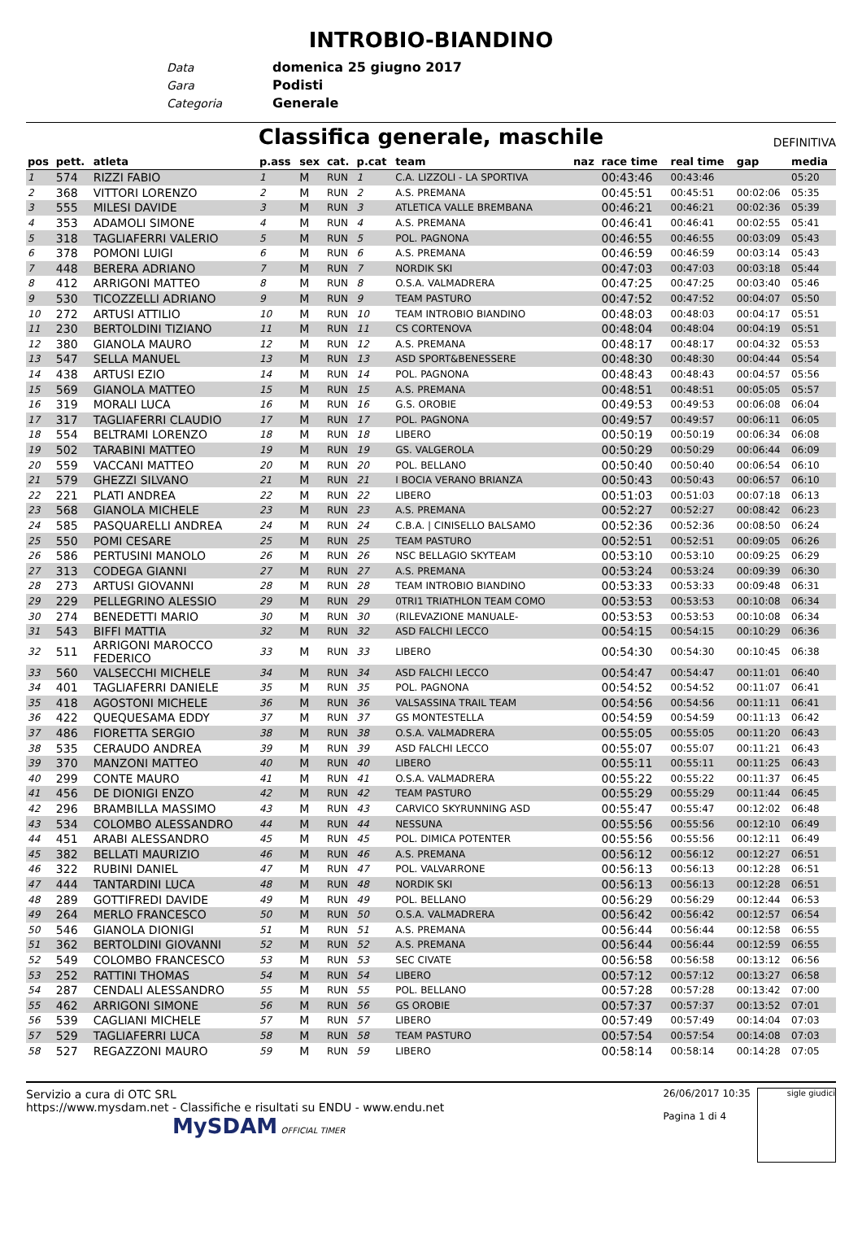INTROBIO-BIANDINO
Data domenica 25 giugno 2017
Gara Podisti
Categoria Generale
Classifica generale, maschile
DEFINITIVA
| pos | pett. | atleta | p.ass | sex | cat. | p.cat | team | naz | race time | real time | gap | media |
| --- | --- | --- | --- | --- | --- | --- | --- | --- | --- | --- | --- | --- |
| 1 | 574 | RIZZI FABIO | 1 | M | RUN | 1 | C.A. LIZZOLI - LA SPORTIVA | | 00:43:46 | 00:43:46 | | 05:20 |
| 2 | 368 | VITTORI LORENZO | 2 | M | RUN | 2 | A.S. PREMANA | | 00:45:51 | 00:45:51 | 00:02:06 | 05:35 |
| 3 | 555 | MILESI DAVIDE | 3 | M | RUN | 3 | ATLETICA VALLE BREMBANA | | 00:46:21 | 00:46:21 | 00:02:36 | 05:39 |
| 4 | 353 | ADAMOLI SIMONE | 4 | M | RUN | 4 | A.S. PREMANA | | 00:46:41 | 00:46:41 | 00:02:55 | 05:41 |
| 5 | 318 | TAGLIAFERRI VALERIO | 5 | M | RUN | 5 | POL. PAGNONA | | 00:46:55 | 00:46:55 | 00:03:09 | 05:43 |
| 6 | 378 | POMONI LUIGI | 6 | M | RUN | 6 | A.S. PREMANA | | 00:46:59 | 00:46:59 | 00:03:14 | 05:43 |
| 7 | 448 | BERERA ADRIANO | 7 | M | RUN | 7 | NORDIK SKI | | 00:47:03 | 00:47:03 | 00:03:18 | 05:44 |
| 8 | 412 | ARRIGONI MATTEO | 8 | M | RUN | 8 | O.S.A. VALMADRERA | | 00:47:25 | 00:47:25 | 00:03:40 | 05:46 |
| 9 | 530 | TICOZZELLI ADRIANO | 9 | M | RUN | 9 | TEAM PASTURO | | 00:47:52 | 00:47:52 | 00:04:07 | 05:50 |
| 10 | 272 | ARTUSI ATTILIO | 10 | M | RUN | 10 | TEAM INTROBIO BIANDINO | | 00:48:03 | 00:48:03 | 00:04:17 | 05:51 |
| 11 | 230 | BERTOLDINI TIZIANO | 11 | M | RUN | 11 | CS CORTENOVA | | 00:48:04 | 00:48:04 | 00:04:19 | 05:51 |
| 12 | 380 | GIANOLA MAURO | 12 | M | RUN | 12 | A.S. PREMANA | | 00:48:17 | 00:48:17 | 00:04:32 | 05:53 |
| 13 | 547 | SELLA MANUEL | 13 | M | RUN | 13 | ASD SPORT&BENESSERE | | 00:48:30 | 00:48:30 | 00:04:44 | 05:54 |
| 14 | 438 | ARTUSI EZIO | 14 | M | RUN | 14 | POL. PAGNONA | | 00:48:43 | 00:48:43 | 00:04:57 | 05:56 |
| 15 | 569 | GIANOLA MATTEO | 15 | M | RUN | 15 | A.S. PREMANA | | 00:48:51 | 00:48:51 | 00:05:05 | 05:57 |
| 16 | 319 | MORALI LUCA | 16 | M | RUN | 16 | G.S. OROBIE | | 00:49:53 | 00:49:53 | 00:06:08 | 06:04 |
| 17 | 317 | TAGLIAFERRI CLAUDIO | 17 | M | RUN | 17 | POL. PAGNONA | | 00:49:57 | 00:49:57 | 00:06:11 | 06:05 |
| 18 | 554 | BELTRAMI LORENZO | 18 | M | RUN | 18 | LIBERO | | 00:50:19 | 00:50:19 | 00:06:34 | 06:08 |
| 19 | 502 | TARABINI MATTEO | 19 | M | RUN | 19 | GS. VALGEROLA | | 00:50:29 | 00:50:29 | 00:06:44 | 06:09 |
| 20 | 559 | VACCANI MATTEO | 20 | M | RUN | 20 | POL. BELLANO | | 00:50:40 | 00:50:40 | 00:06:54 | 06:10 |
| 21 | 579 | GHEZZI SILVANO | 21 | M | RUN | 21 | I BOCIA VERANO BRIANZA | | 00:50:43 | 00:50:43 | 00:06:57 | 06:10 |
| 22 | 221 | PLATI ANDREA | 22 | M | RUN | 22 | LIBERO | | 00:51:03 | 00:51:03 | 00:07:18 | 06:13 |
| 23 | 568 | GIANOLA MICHELE | 23 | M | RUN | 23 | A.S. PREMANA | | 00:52:27 | 00:52:27 | 00:08:42 | 06:23 |
| 24 | 585 | PASQUARELLI ANDREA | 24 | M | RUN | 24 | C.B.A. / CINISELLO BALSAMO | | 00:52:36 | 00:52:36 | 00:08:50 | 06:24 |
| 25 | 550 | POMI CESARE | 25 | M | RUN | 25 | TEAM PASTURO | | 00:52:51 | 00:52:51 | 00:09:05 | 06:26 |
| 26 | 586 | PERTUSINI MANOLO | 26 | M | RUN | 26 | NSC BELLAGIO SKYTEAM | | 00:53:10 | 00:53:10 | 00:09:25 | 06:29 |
| 27 | 313 | CODEGA GIANNI | 27 | M | RUN | 27 | A.S. PREMANA | | 00:53:24 | 00:53:24 | 00:09:39 | 06:30 |
| 28 | 273 | ARTUSI GIOVANNI | 28 | M | RUN | 28 | TEAM INTROBIO BIANDINO | | 00:53:33 | 00:53:33 | 00:09:48 | 06:31 |
| 29 | 229 | PELLEGRINO ALESSIO | 29 | M | RUN | 29 | 0TRI1 TRIATHLON TEAM COMO | | 00:53:53 | 00:53:53 | 00:10:08 | 06:34 |
| 30 | 274 | BENEDETTI MARIO | 30 | M | RUN | 30 | (RILEVAZIONE MANUALE- | | 00:53:53 | 00:53:53 | 00:10:08 | 06:34 |
| 31 | 543 | BIFFI MATTIA | 32 | M | RUN | 32 | ASD FALCHI LECCO | | 00:54:15 | 00:54:15 | 00:10:29 | 06:36 |
| 32 | 511 | ARRIGONI MAROCCO FEDERICO | 33 | M | RUN | 33 | LIBERO | | 00:54:30 | 00:54:30 | 00:10:45 | 06:38 |
| 33 | 560 | VALSECCHI MICHELE | 34 | M | RUN | 34 | ASD FALCHI LECCO | | 00:54:47 | 00:54:47 | 00:11:01 | 06:40 |
| 34 | 401 | TAGLIAFERRI DANIELE | 35 | M | RUN | 35 | POL. PAGNONA | | 00:54:52 | 00:54:52 | 00:11:07 | 06:41 |
| 35 | 418 | AGOSTONI MICHELE | 36 | M | RUN | 36 | VALSASSINA TRAIL TEAM | | 00:54:56 | 00:54:56 | 00:11:11 | 06:41 |
| 36 | 422 | QUEQUESAMA EDDY | 37 | M | RUN | 37 | GS MONTESTELLA | | 00:54:59 | 00:54:59 | 00:11:13 | 06:42 |
| 37 | 486 | FIORETTA SERGIO | 38 | M | RUN | 38 | O.S.A. VALMADRERA | | 00:55:05 | 00:55:05 | 00:11:20 | 06:43 |
| 38 | 535 | CERAUDO ANDREA | 39 | M | RUN | 39 | ASD FALCHI LECCO | | 00:55:07 | 00:55:07 | 00:11:21 | 06:43 |
| 39 | 370 | MANZONI MATTEO | 40 | M | RUN | 40 | LIBERO | | 00:55:11 | 00:55:11 | 00:11:25 | 06:43 |
| 40 | 299 | CONTE MAURO | 41 | M | RUN | 41 | O.S.A. VALMADRERA | | 00:55:22 | 00:55:22 | 00:11:37 | 06:45 |
| 41 | 456 | DE DIONIGI ENZO | 42 | M | RUN | 42 | TEAM PASTURO | | 00:55:29 | 00:55:29 | 00:11:44 | 06:45 |
| 42 | 296 | BRAMBILLA MASSIMO | 43 | M | RUN | 43 | CARVICO SKYRUNNING ASD | | 00:55:47 | 00:55:47 | 00:12:02 | 06:48 |
| 43 | 534 | COLOMBO ALESSANDRO | 44 | M | RUN | 44 | NESSUNA | | 00:55:56 | 00:55:56 | 00:12:10 | 06:49 |
| 44 | 451 | ARABI ALESSANDRO | 45 | M | RUN | 45 | POL. DIMICA POTENTER | | 00:55:56 | 00:55:56 | 00:12:11 | 06:49 |
| 45 | 382 | BELLATI MAURIZIO | 46 | M | RUN | 46 | A.S. PREMANA | | 00:56:12 | 00:56:12 | 00:12:27 | 06:51 |
| 46 | 322 | RUBINI DANIEL | 47 | M | RUN | 47 | POL. VALVARRONE | | 00:56:13 | 00:56:13 | 00:12:28 | 06:51 |
| 47 | 444 | TANTARDINI LUCA | 48 | M | RUN | 48 | NORDIK SKI | | 00:56:13 | 00:56:13 | 00:12:28 | 06:51 |
| 48 | 289 | GOTTIFREDI DAVIDE | 49 | M | RUN | 49 | POL. BELLANO | | 00:56:29 | 00:56:29 | 00:12:44 | 06:53 |
| 49 | 264 | MERLO FRANCESCO | 50 | M | RUN | 50 | O.S.A. VALMADRERA | | 00:56:42 | 00:56:42 | 00:12:57 | 06:54 |
| 50 | 546 | GIANOLA DIONIGI | 51 | M | RUN | 51 | A.S. PREMANA | | 00:56:44 | 00:56:44 | 00:12:58 | 06:55 |
| 51 | 362 | BERTOLDINI GIOVANNI | 52 | M | RUN | 52 | A.S. PREMANA | | 00:56:44 | 00:56:44 | 00:12:59 | 06:55 |
| 52 | 549 | COLOMBO FRANCESCO | 53 | M | RUN | 53 | SEC CIVATE | | 00:56:58 | 00:56:58 | 00:13:12 | 06:56 |
| 53 | 252 | RATTINI THOMAS | 54 | M | RUN | 54 | LIBERO | | 00:57:12 | 00:57:12 | 00:13:27 | 06:58 |
| 54 | 287 | CENDALI ALESSANDRO | 55 | M | RUN | 55 | POL. BELLANO | | 00:57:28 | 00:57:28 | 00:13:42 | 07:00 |
| 55 | 462 | ARRIGONI SIMONE | 56 | M | RUN | 56 | GS OROBIE | | 00:57:37 | 00:57:37 | 00:13:52 | 07:01 |
| 56 | 539 | CAGLIANI MICHELE | 57 | M | RUN | 57 | LIBERO | | 00:57:49 | 00:57:49 | 00:14:04 | 07:03 |
| 57 | 529 | TAGLIAFERRI LUCA | 58 | M | RUN | 58 | TEAM PASTURO | | 00:57:54 | 00:57:54 | 00:14:08 | 07:03 |
| 58 | 527 | REGAZZONI MAURO | 59 | M | RUN | 59 | LIBERO | | 00:58:14 | 00:58:14 | 00:14:28 | 07:05 |
Servizio a cura di OTC SRL
https://www.mysdam.net - Classifiche e risultati su ENDU - www.endu.net
MySDAM OFFICIAL TIMER
26/06/2017 10:35
Pagina 1 di 4
sigle giudici